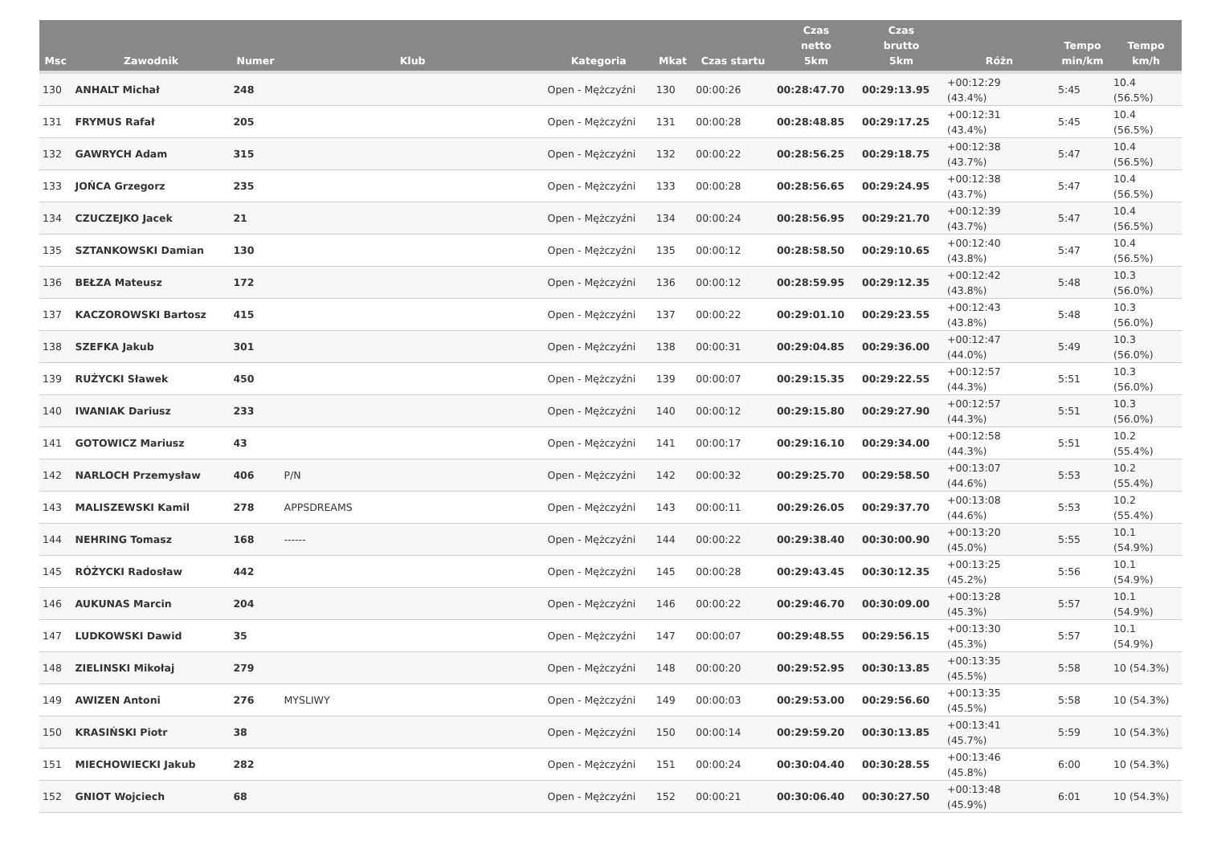| Msc | Zawodnik | Numer | Klub | Kategoria | Mkat | Czas startu | Czas netto 5km | Czas brutto 5km | Różn | Tempo min/km | Tempo km/h |
| --- | --- | --- | --- | --- | --- | --- | --- | --- | --- | --- | --- |
| 130 | ANHALT Michał | 248 | | Open - Mężczyźni | 130 | 00:00:26 | 00:28:47.70 | 00:29:13.95 | +00:12:29 (43.4%) | 5:45 | 10.4 (56.5%) |
| 131 | FRYMUS Rafał | 205 | | Open - Mężczyźni | 131 | 00:00:28 | 00:28:48.85 | 00:29:17.25 | +00:12:31 (43.4%) | 5:45 | 10.4 (56.5%) |
| 132 | GAWRYCH Adam | 315 | | Open - Mężczyźni | 132 | 00:00:22 | 00:28:56.25 | 00:29:18.75 | +00:12:38 (43.7%) | 5:47 | 10.4 (56.5%) |
| 133 | JOŃCA Grzegorz | 235 | | Open - Mężczyźni | 133 | 00:00:28 | 00:28:56.65 | 00:29:24.95 | +00:12:38 (43.7%) | 5:47 | 10.4 (56.5%) |
| 134 | CZUCZEJKO Jacek | 21 | | Open - Mężczyźni | 134 | 00:00:24 | 00:28:56.95 | 00:29:21.70 | +00:12:39 (43.7%) | 5:47 | 10.4 (56.5%) |
| 135 | SZTANKOWSKI Damian | 130 | | Open - Mężczyźni | 135 | 00:00:12 | 00:28:58.50 | 00:29:10.65 | +00:12:40 (43.8%) | 5:47 | 10.4 (56.5%) |
| 136 | BEŁZA Mateusz | 172 | | Open - Mężczyźni | 136 | 00:00:12 | 00:28:59.95 | 00:29:12.35 | +00:12:42 (43.8%) | 5:48 | 10.3 (56.0%) |
| 137 | KACZOROWSKI Bartosz | 415 | | Open - Mężczyźni | 137 | 00:00:22 | 00:29:01.10 | 00:29:23.55 | +00:12:43 (43.8%) | 5:48 | 10.3 (56.0%) |
| 138 | SZEFKA Jakub | 301 | | Open - Mężczyźni | 138 | 00:00:31 | 00:29:04.85 | 00:29:36.00 | +00:12:47 (44.0%) | 5:49 | 10.3 (56.0%) |
| 139 | RUŻYCKI Sławek | 450 | | Open - Mężczyźni | 139 | 00:00:07 | 00:29:15.35 | 00:29:22.55 | +00:12:57 (44.3%) | 5:51 | 10.3 (56.0%) |
| 140 | IWANIAK Dariusz | 233 | | Open - Mężczyźni | 140 | 00:00:12 | 00:29:15.80 | 00:29:27.90 | +00:12:57 (44.3%) | 5:51 | 10.3 (56.0%) |
| 141 | GOTOWICZ Mariusz | 43 | | Open - Mężczyźni | 141 | 00:00:17 | 00:29:16.10 | 00:29:34.00 | +00:12:58 (44.3%) | 5:51 | 10.2 (55.4%) |
| 142 | NARLOCH Przemysław | 406 | P/N | Open - Mężczyźni | 142 | 00:00:32 | 00:29:25.70 | 00:29:58.50 | +00:13:07 (44.6%) | 5:53 | 10.2 (55.4%) |
| 143 | MALISZEWSKI Kamil | 278 | APPSDREAMS | Open - Mężczyźni | 143 | 00:00:11 | 00:29:26.05 | 00:29:37.70 | +00:13:08 (44.6%) | 5:53 | 10.2 (55.4%) |
| 144 | NEHRING Tomasz | 168 | ------ | Open - Mężczyźni | 144 | 00:00:22 | 00:29:38.40 | 00:30:00.90 | +00:13:20 (45.0%) | 5:55 | 10.1 (54.9%) |
| 145 | RÓŻYCKI Radosław | 442 | | Open - Mężczyźni | 145 | 00:00:28 | 00:29:43.45 | 00:30:12.35 | +00:13:25 (45.2%) | 5:56 | 10.1 (54.9%) |
| 146 | AUKUNAS Marcin | 204 | | Open - Mężczyźni | 146 | 00:00:22 | 00:29:46.70 | 00:30:09.00 | +00:13:28 (45.3%) | 5:57 | 10.1 (54.9%) |
| 147 | LUDKOWSKI Dawid | 35 | | Open - Mężczyźni | 147 | 00:00:07 | 00:29:48.55 | 00:29:56.15 | +00:13:30 (45.3%) | 5:57 | 10.1 (54.9%) |
| 148 | ZIELINSKI Mikołaj | 279 | | Open - Mężczyźni | 148 | 00:00:20 | 00:29:52.95 | 00:30:13.85 | +00:13:35 (45.5%) | 5:58 | 10 (54.3%) |
| 149 | AWIZEN Antoni | 276 | MYSLIWY | Open - Mężczyźni | 149 | 00:00:03 | 00:29:53.00 | 00:29:56.60 | +00:13:35 (45.5%) | 5:58 | 10 (54.3%) |
| 150 | KRASIŃSKI Piotr | 38 | | Open - Mężczyźni | 150 | 00:00:14 | 00:29:59.20 | 00:30:13.85 | +00:13:41 (45.7%) | 5:59 | 10 (54.3%) |
| 151 | MIECHOWIECKI Jakub | 282 | | Open - Mężczyźni | 151 | 00:00:24 | 00:30:04.40 | 00:30:28.55 | +00:13:46 (45.8%) | 6:00 | 10 (54.3%) |
| 152 | GNIOT Wojciech | 68 | | Open - Mężczyźni | 152 | 00:00:21 | 00:30:06.40 | 00:30:27.50 | +00:13:48 (45.9%) | 6:01 | 10 (54.3%) |